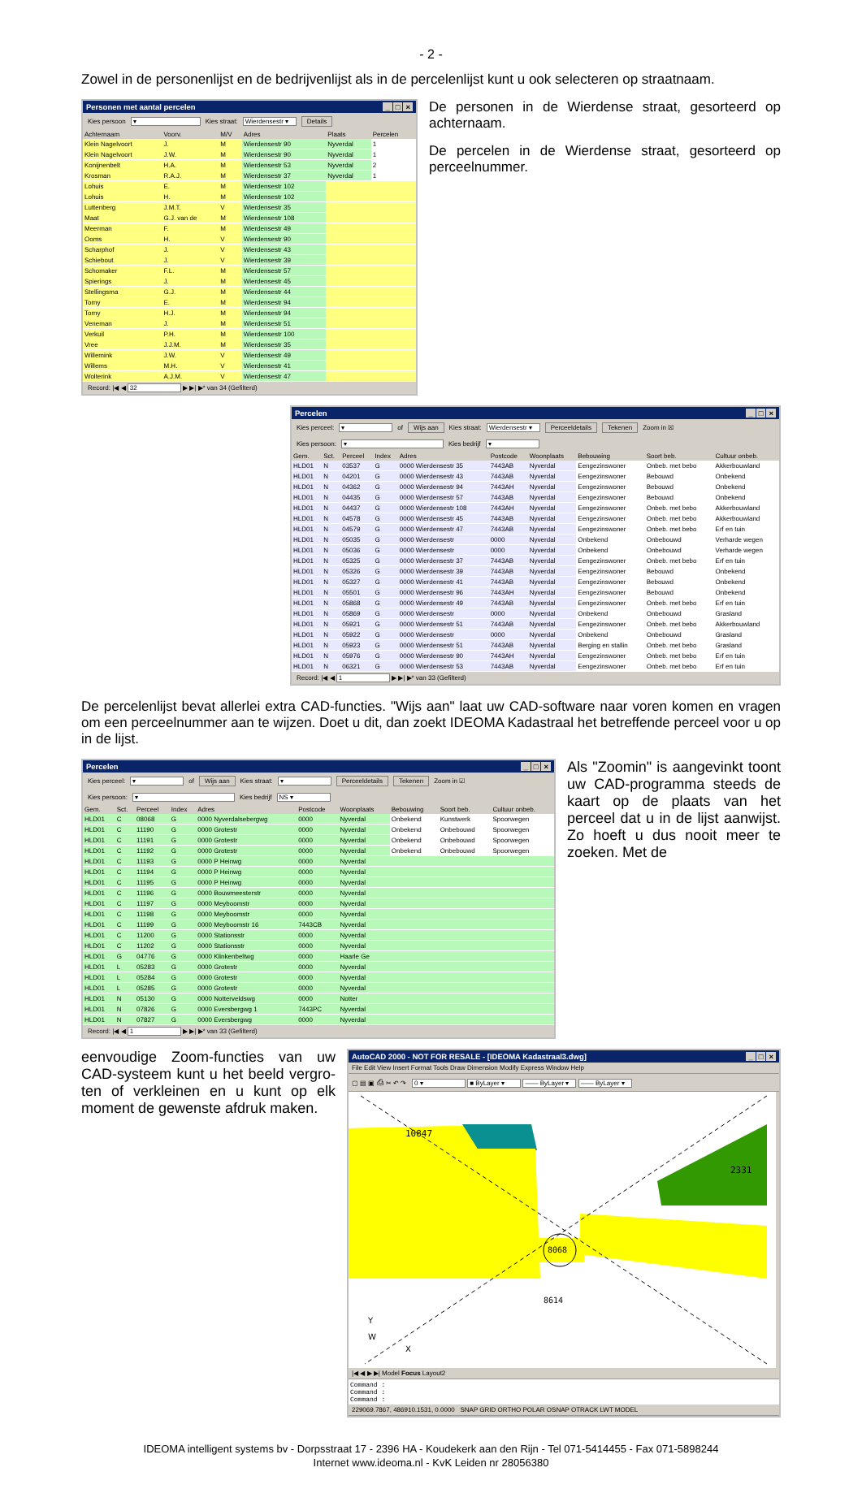- 2 -
Zowel in de personenlijst en de bedrijvenlijst als in de percelenlijst kunt u ook selecteren op straatnaam.
Personen met aantal percelen _ □ ×
Kies persoon ▾ Kies straat: Wierdensestr ▾ Details
| Achternaam | Voorv. | M/V | Adres | Plaats | Percelen |
| --- | --- | --- | --- | --- | --- |
| Klein Nagelvoort | J. | M | Wierdensestr 90 | Nyverdal | 1 |
| Klein Nagelvoort | J.W. | M | Wierdensestr 90 | Nyverdal | 1 |
| Konijnenbelt | H.A. | M | Wierdensestr 53 | Nyverdal | 2 |
| Krosman | R.A.J. | M | Wierdensestr 37 | Nyverdal | 1 |
| Lohuis | E. | M | Wierdensestr 102 | | |
| Lohuis | H. | M | Wierdensestr 102 | | |
| Luttenberg | J.M.T. | V | Wierdensestr 35 | | |
| Maat | G.J. van de | M | Wierdensestr 108 | | |
| Meerman | F. | M | Wierdensestr 49 | | |
| Ooms | H. | V | Wierdensestr 90 | | |
| Scharphof | J. | V | Wierdensestr 43 | | |
| Schiebout | J. | V | Wierdensestr 39 | | |
| Schomaker | F.L. | M | Wierdensestr 57 | | |
| Spierings | J. | M | Wierdensestr 45 | | |
| Stellingsma | G.J. | M | Wierdensestr 44 | | |
| Torny | E. | M | Wierdensestr 94 | | |
| Torny | H.J. | M | Wierdensestr 94 | | |
| Veneman | J. | M | Wierdensestr 51 | | |
| Verkuil | P.H. | M | Wierdensestr 100 | | |
| Vree | J.J.M. | M | Wierdensestr 35 | | |
| Willemink | J.W. | V | Wierdensestr 49 | | |
| Willems | M.H. | V | Wierdensestr 41 | | |
| Wolterink | A.J.M. | V | Wierdensestr 47 | | |
Record: |◀ ◀ 32 ▶ ▶| ▶* van 34 (Gefilterd)
De personen in de Wierdense straat, gesorteerd op achternaam.
De percelen in de Wierdense straat, gesorteerd op perceelnummer.
Percelen _ □ ×
Kies perceel: ▾ of Wijs aan Kies straat: Wierdensestr ▾ Perceeldetails Tekenen Zoom in ☒
Kies persoon: ▾ Kies bedrijf ▾
| Gem. | Sct. | Perceel | Index | Adres | Postcode | Woonplaats | Bebouwing | Soort beb. | Cultuur onbeb. |
| --- | --- | --- | --- | --- | --- | --- | --- | --- | --- |
| HLD01 | N | 03537 | G | 0000 Wierdensestr 35 | 7443AB | Nyverdal | Eengezinswoner | Onbeb. met bebo | Akkerbouwland |
| HLD01 | N | 04201 | G | 0000 Wierdensestr 43 | 7443AB | Nyverdal | Eengezinswoner | Bebouwd | Onbekend |
| HLD01 | N | 04362 | G | 0000 Wierdensestr 94 | 7443AH | Nyverdal | Eengezinswoner | Bebouwd | Onbekend |
| HLD01 | N | 04435 | G | 0000 Wierdensestr 57 | 7443AB | Nyverdal | Eengezinswoner | Bebouwd | Onbekend |
| HLD01 | N | 04437 | G | 0000 Wierdensestr 108 | 7443AH | Nyverdal | Eengezinswoner | Onbeb. met bebo | Akkerbouwland |
| HLD01 | N | 04578 | G | 0000 Wierdensestr 45 | 7443AB | Nyverdal | Eengezinswoner | Onbeb. met bebo | Akkerbouwland |
| HLD01 | N | 04579 | G | 0000 Wierdensestr 47 | 7443AB | Nyverdal | Eengezinswoner | Onbeb. met bebo | Erf en tuin |
| HLD01 | N | 05035 | G | 0000 Wierdensestr | 0000 | Nyverdal | Onbekend | Onbebouwd | Verharde wegen |
| HLD01 | N | 05036 | G | 0000 Wierdensestr | 0000 | Nyverdal | Onbekend | Onbebouwd | Verharde wegen |
| HLD01 | N | 05325 | G | 0000 Wierdensestr 37 | 7443AB | Nyverdal | Eengezinswoner | Onbeb. met bebo | Erf en tuin |
| HLD01 | N | 05326 | G | 0000 Wierdensestr 39 | 7443AB | Nyverdal | Eengezinswoner | Bebouwd | Onbekend |
| HLD01 | N | 05327 | G | 0000 Wierdensestr 41 | 7443AB | Nyverdal | Eengezinswoner | Bebouwd | Onbekend |
| HLD01 | N | 05501 | G | 0000 Wierdensestr 96 | 7443AH | Nyverdal | Eengezinswoner | Bebouwd | Onbekend |
| HLD01 | N | 05868 | G | 0000 Wierdensestr 49 | 7443AB | Nyverdal | Eengezinswoner | Onbeb. met bebo | Erf en tuin |
| HLD01 | N | 05869 | G | 0000 Wierdensestr | 0000 | Nyverdal | Onbekend | Onbebouwd | Grasland |
| HLD01 | N | 05921 | G | 0000 Wierdensestr 51 | 7443AB | Nyverdal | Eengezinswoner | Onbeb. met bebo | Akkerbouwland |
| HLD01 | N | 05922 | G | 0000 Wierdensestr | 0000 | Nyverdal | Onbekend | Onbebouwd | Grasland |
| HLD01 | N | 05923 | G | 0000 Wierdensestr 51 | 7443AB | Nyverdal | Berging en stallin | Onbeb. met bebo | Grasland |
| HLD01 | N | 05976 | G | 0000 Wierdensestr 90 | 7443AH | Nyverdal | Eengezinswoner | Onbeb. met bebo | Erf en tuin |
| HLD01 | N | 06321 | G | 0000 Wierdensestr 53 | 7443AB | Nyverdal | Eengezinswoner | Onbeb. met bebo | Erf en tuin |
Record: |◀ ◀ 1 ▶ ▶| ▶* van 33 (Gefilterd)
De percelenlijst bevat allerlei extra CAD-functies. "Wijs aan" laat uw CAD-software naar voren komen en vragen om een perceelnummer aan te wijzen. Doet u dit, dan zoekt IDEOMA Kadastraal het betreffende perceel voor u op in de lijst.
Percelen _ □ ×
Kies perceel: ▾ of Wijs aan Kies straat: ▾ Perceeldetails Tekenen Zoom in ☑
Kies persoon: ▾ Kies bedrijf NS ▾
| Gem. | Sct. | Perceel | Index | Adres | Postcode | Woonplaats | Bebouwing | Soort beb. | Cultuur onbeb. |
| --- | --- | --- | --- | --- | --- | --- | --- | --- | --- |
| HLD01 | C | 08068 | G | 0000 Nyverdalsebergwg | 0000 | Nyverdal | Onbekend | Kunstwerk | Spoorwegen |
| HLD01 | C | 11190 | G | 0000 Grotestr | 0000 | Nyverdal | Onbekend | Onbebouwd | Spoorwegen |
| HLD01 | C | 11191 | G | 0000 Grotestr | 0000 | Nyverdal | Onbekend | Onbebouwd | Spoorwegen |
| HLD01 | C | 11192 | G | 0000 Grotestr | 0000 | Nyverdal | Onbekend | Onbebouwd | Spoorwegen |
| HLD01 | C | 11193 | G | 0000 P Heinwg | 0000 | Nyverdal | | | |
| HLD01 | C | 11194 | G | 0000 P Heinwg | 0000 | Nyverdal | | | |
| HLD01 | C | 11195 | G | 0000 P Heinwg | 0000 | Nyverdal | | | |
| HLD01 | C | 11196 | G | 0000 Bouwmeesterstr | 0000 | Nyverdal | | | |
| HLD01 | C | 11197 | G | 0000 Meyboomstr | 0000 | Nyverdal | | | |
| HLD01 | C | 11198 | G | 0000 Meyboomstr | 0000 | Nyverdal | | | |
| HLD01 | C | 11199 | G | 0000 Meyboomstr 16 | 7443CB | Nyverdal | | | |
| HLD01 | C | 11200 | G | 0000 Stationsstr | 0000 | Nyverdal | | | |
| HLD01 | C | 11202 | G | 0000 Stationsstr | 0000 | Nyverdal | | | |
| HLD01 | G | 04776 | G | 0000 Klinkenbeltwg | 0000 | Haarle Ge | | | |
| HLD01 | L | 05283 | G | 0000 Grotestr | 0000 | Nyverdal | | | |
| HLD01 | L | 05284 | G | 0000 Grotestr | 0000 | Nyverdal | | | |
| HLD01 | L | 05285 | G | 0000 Grotestr | 0000 | Nyverdal | | | |
| HLD01 | N | 05130 | G | 0000 Notterveldswg | 0000 | Notter | | | |
| HLD01 | N | 07826 | G | 0000 Eversbergwg 1 | 7443PC | Nyverdal | | | |
| HLD01 | N | 07827 | G | 0000 Eversbergwg | 0000 | Nyverdal | | | |
Record: |◀ ◀ 1 ▶ ▶| ▶* van 33 (Gefilterd)
Als "Zoomin" is aangevinkt toont uw CAD-programma steeds de kaart op de plaats van het perceel dat u in de lijst aanwijst. Zo hoeft u dus nooit meer te zoeken. Met de
eenvoudige Zoom-functies van uw CAD-systeem kunt u het beeld vergro-ten of verkleinen en u kunt op elk moment de gewenste afdruk maken.
AutoCAD 2000 - NOT FOR RESALE - [IDEOMA Kadastraal3.dwg] _ □ ×
File Edit View Insert Format Tools Draw Dimension Modify Express Window Help
▢ ▤ ▣ ⎙ ✂ ↶ ↷ 0 ▾ ■ ByLayer ▾ —— ByLayer ▾ —— ByLayer ▾
10847
2331
8068
8614
Y
W
X
|◀ ◀ ▶ ▶| Model Focus Layout2
Command :
Command :
Command :
229069.7867, 486910.1531, 0.0000 SNAP GRID ORTHO POLAR OSNAP OTRACK LWT MODEL
IDEOMA intelligent systems bv - Dorpsstraat 17 - 2396 HA - Koudekerk aan den Rijn - Tel 071-5414455 - Fax 071-5898244
Internet www.ideoma.nl - KvK Leiden nr 28056380